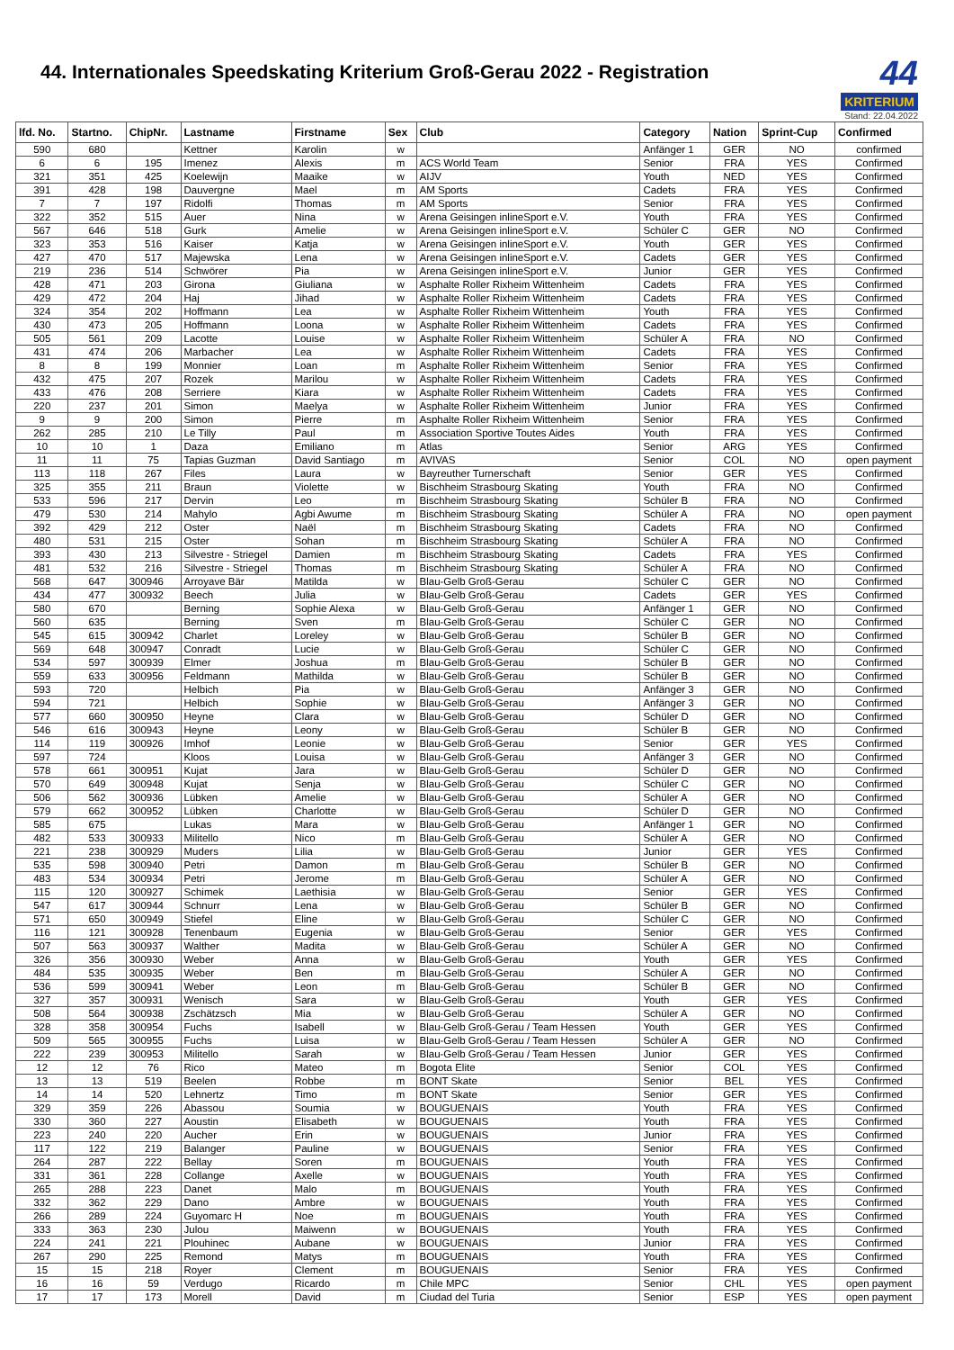44. Internationales Speedskating Kriterium Groß-Gerau 2022 - Registration
44
KRITERIUM
Stand: 22.04.2022
| lfd. No. | Startno. | ChipNr. | Lastname | Firstname | Sex | Club | Category | Nation | Sprint-Cup | Confirmed |
| --- | --- | --- | --- | --- | --- | --- | --- | --- | --- | --- |
| 590 | 680 | | Kettner | Karolin | w | | Anfänger 1 | GER | NO | confirmed |
| 6 | 6 | 195 | Imenez | Alexis | m | ACS World Team | Senior | FRA | YES | Confirmed |
| 321 | 351 | 425 | Koelewijn | Maaike | w | AIJV | Youth | NED | YES | Confirmed |
| 391 | 428 | 198 | Dauvergne | Mael | m | AM Sports | Cadets | FRA | YES | Confirmed |
| 7 | 7 | 197 | Ridolfi | Thomas | m | AM Sports | Senior | FRA | YES | Confirmed |
| 322 | 352 | 515 | Auer | Nina | w | Arena Geisingen inlineSport e.V. | Youth | FRA | YES | Confirmed |
| 567 | 646 | 518 | Gurk | Amelie | w | Arena Geisingen inlineSport e.V. | Schüler C | GER | NO | Confirmed |
| 323 | 353 | 516 | Kaiser | Katja | w | Arena Geisingen inlineSport e.V. | Youth | GER | YES | Confirmed |
| 427 | 470 | 517 | Majewska | Lena | w | Arena Geisingen inlineSport e.V. | Cadets | GER | YES | Confirmed |
| 219 | 236 | 514 | Schwörer | Pia | w | Arena Geisingen inlineSport e.V. | Junior | GER | YES | Confirmed |
| 428 | 471 | 203 | Girona | Giuliana | w | Asphalte Roller Rixheim Wittenheim | Cadets | FRA | YES | Confirmed |
| 429 | 472 | 204 | Haj | Jihad | w | Asphalte Roller Rixheim Wittenheim | Cadets | FRA | YES | Confirmed |
| 324 | 354 | 202 | Hoffmann | Lea | w | Asphalte Roller Rixheim Wittenheim | Youth | FRA | YES | Confirmed |
| 430 | 473 | 205 | Hoffmann | Loona | w | Asphalte Roller Rixheim Wittenheim | Cadets | FRA | YES | Confirmed |
| 505 | 561 | 209 | Lacotte | Louise | w | Asphalte Roller Rixheim Wittenheim | Schüler A | FRA | NO | Confirmed |
| 431 | 474 | 206 | Marbacher | Lea | w | Asphalte Roller Rixheim Wittenheim | Cadets | FRA | YES | Confirmed |
| 8 | 8 | 199 | Monnier | Loan | m | Asphalte Roller Rixheim Wittenheim | Senior | FRA | YES | Confirmed |
| 432 | 475 | 207 | Rozek | Marilou | w | Asphalte Roller Rixheim Wittenheim | Cadets | FRA | YES | Confirmed |
| 433 | 476 | 208 | Serriere | Kiara | w | Asphalte Roller Rixheim Wittenheim | Cadets | FRA | YES | Confirmed |
| 220 | 237 | 201 | Simon | Maelya | w | Asphalte Roller Rixheim Wittenheim | Junior | FRA | YES | Confirmed |
| 9 | 9 | 200 | Simon | Pierre | m | Asphalte Roller Rixheim Wittenheim | Senior | FRA | YES | Confirmed |
| 262 | 285 | 210 | Le Tilly | Paul | m | Association Sportive Toutes Aides | Youth | FRA | YES | Confirmed |
| 10 | 10 | 1 | Daza | Emiliano | m | Atlas | Senior | ARG | YES | Confirmed |
| 11 | 11 | 75 | Tapias Guzman | David Santiago | m | AVIVAS | Senior | COL | NO | open payment |
| 113 | 118 | 267 | Files | Laura | w | Bayreuther Turnerschaft | Senior | GER | YES | Confirmed |
| 325 | 355 | 211 | Braun | Violette | w | Bischheim Strasbourg Skating | Youth | FRA | NO | Confirmed |
| 533 | 596 | 217 | Dervin | Leo | m | Bischheim Strasbourg Skating | Schüler B | FRA | NO | Confirmed |
| 479 | 530 | 214 | Mahylo | Agbi Awume | m | Bischheim Strasbourg Skating | Schüler A | FRA | NO | open payment |
| 392 | 429 | 212 | Oster | Naël | m | Bischheim Strasbourg Skating | Cadets | FRA | NO | Confirmed |
| 480 | 531 | 215 | Oster | Sohan | m | Bischheim Strasbourg Skating | Schüler A | FRA | NO | Confirmed |
| 393 | 430 | 213 | Silvestre - Striegel | Damien | m | Bischheim Strasbourg Skating | Cadets | FRA | YES | Confirmed |
| 481 | 532 | 216 | Silvestre - Striegel | Thomas | m | Bischheim Strasbourg Skating | Schüler A | FRA | NO | Confirmed |
| 568 | 647 | 300946 | Arroyave Bär | Matilda | w | Blau-Gelb Groß-Gerau | Schüler C | GER | NO | Confirmed |
| 434 | 477 | 300932 | Beech | Julia | w | Blau-Gelb Groß-Gerau | Cadets | GER | YES | Confirmed |
| 580 | 670 | | Berning | Sophie Alexa | w | Blau-Gelb Groß-Gerau | Anfänger 1 | GER | NO | Confirmed |
| 560 | 635 | | Berning | Sven | m | Blau-Gelb Groß-Gerau | Schüler C | GER | NO | Confirmed |
| 545 | 615 | 300942 | Charlet | Loreley | w | Blau-Gelb Groß-Gerau | Schüler B | GER | NO | Confirmed |
| 569 | 648 | 300947 | Conradt | Lucie | w | Blau-Gelb Groß-Gerau | Schüler C | GER | NO | Confirmed |
| 534 | 597 | 300939 | Elmer | Joshua | m | Blau-Gelb Groß-Gerau | Schüler B | GER | NO | Confirmed |
| 559 | 633 | 300956 | Feldmann | Mathilda | w | Blau-Gelb Groß-Gerau | Schüler B | GER | NO | Confirmed |
| 593 | 720 | | Helbich | Pia | w | Blau-Gelb Groß-Gerau | Anfänger 3 | GER | NO | Confirmed |
| 594 | 721 | | Helbich | Sophie | w | Blau-Gelb Groß-Gerau | Anfänger 3 | GER | NO | Confirmed |
| 577 | 660 | 300950 | Heyne | Clara | w | Blau-Gelb Groß-Gerau | Schüler D | GER | NO | Confirmed |
| 546 | 616 | 300943 | Heyne | Leony | w | Blau-Gelb Groß-Gerau | Schüler B | GER | NO | Confirmed |
| 114 | 119 | 300926 | Imhof | Leonie | w | Blau-Gelb Groß-Gerau | Senior | GER | YES | Confirmed |
| 597 | 724 | | Kloos | Louisa | w | Blau-Gelb Groß-Gerau | Anfänger 3 | GER | NO | Confirmed |
| 578 | 661 | 300951 | Kujat | Jara | w | Blau-Gelb Groß-Gerau | Schüler D | GER | NO | Confirmed |
| 570 | 649 | 300948 | Kujat | Senja | w | Blau-Gelb Groß-Gerau | Schüler C | GER | NO | Confirmed |
| 506 | 562 | 300936 | Lübken | Amelie | w | Blau-Gelb Groß-Gerau | Schüler A | GER | NO | Confirmed |
| 579 | 662 | 300952 | Lübken | Charlotte | w | Blau-Gelb Groß-Gerau | Schüler D | GER | NO | Confirmed |
| 585 | 675 | | Lukas | Mara | w | Blau-Gelb Groß-Gerau | Anfänger 1 | GER | NO | Confirmed |
| 482 | 533 | 300933 | Militello | Nico | m | Blau-Gelb Groß-Gerau | Schüler A | GER | NO | Confirmed |
| 221 | 238 | 300929 | Muders | Lilia | w | Blau-Gelb Groß-Gerau | Junior | GER | YES | Confirmed |
| 535 | 598 | 300940 | Petri | Damon | m | Blau-Gelb Groß-Gerau | Schüler B | GER | NO | Confirmed |
| 483 | 534 | 300934 | Petri | Jerome | m | Blau-Gelb Groß-Gerau | Schüler A | GER | NO | Confirmed |
| 115 | 120 | 300927 | Schimek | Laethisia | w | Blau-Gelb Groß-Gerau | Senior | GER | YES | Confirmed |
| 547 | 617 | 300944 | Schnurr | Lena | w | Blau-Gelb Groß-Gerau | Schüler B | GER | NO | Confirmed |
| 571 | 650 | 300949 | Stiefel | Eline | w | Blau-Gelb Groß-Gerau | Schüler C | GER | NO | Confirmed |
| 116 | 121 | 300928 | Tenenbaum | Eugenia | w | Blau-Gelb Groß-Gerau | Senior | GER | YES | Confirmed |
| 507 | 563 | 300937 | Walther | Madita | w | Blau-Gelb Groß-Gerau | Schüler A | GER | NO | Confirmed |
| 326 | 356 | 300930 | Weber | Anna | w | Blau-Gelb Groß-Gerau | Youth | GER | YES | Confirmed |
| 484 | 535 | 300935 | Weber | Ben | m | Blau-Gelb Groß-Gerau | Schüler A | GER | NO | Confirmed |
| 536 | 599 | 300941 | Weber | Leon | m | Blau-Gelb Groß-Gerau | Schüler B | GER | NO | Confirmed |
| 327 | 357 | 300931 | Wenisch | Sara | w | Blau-Gelb Groß-Gerau | Youth | GER | YES | Confirmed |
| 508 | 564 | 300938 | Zschätzsch | Mia | w | Blau-Gelb Groß-Gerau | Schüler A | GER | NO | Confirmed |
| 328 | 358 | 300954 | Fuchs | Isabell | w | Blau-Gelb Groß-Gerau / Team Hessen | Youth | GER | YES | Confirmed |
| 509 | 565 | 300955 | Fuchs | Luisa | w | Blau-Gelb Groß-Gerau / Team Hessen | Schüler A | GER | NO | Confirmed |
| 222 | 239 | 300953 | Militello | Sarah | w | Blau-Gelb Groß-Gerau / Team Hessen | Junior | GER | YES | Confirmed |
| 12 | 12 | 76 | Rico | Mateo | m | Bogota Elite | Senior | COL | YES | Confirmed |
| 13 | 13 | 519 | Beelen | Robbe | m | BONT Skate | Senior | BEL | YES | Confirmed |
| 14 | 14 | 520 | Lehnertz | Timo | m | BONT Skate | Senior | GER | YES | Confirmed |
| 329 | 359 | 226 | Abassou | Soumia | w | BOUGUENAIS | Youth | FRA | YES | Confirmed |
| 330 | 360 | 227 | Aoustin | Elisabeth | w | BOUGUENAIS | Youth | FRA | YES | Confirmed |
| 223 | 240 | 220 | Aucher | Erin | w | BOUGUENAIS | Junior | FRA | YES | Confirmed |
| 117 | 122 | 219 | Balanger | Pauline | w | BOUGUENAIS | Senior | FRA | YES | Confirmed |
| 264 | 287 | 222 | Bellay | Soren | m | BOUGUENAIS | Youth | FRA | YES | Confirmed |
| 331 | 361 | 228 | Collange | Axelle | w | BOUGUENAIS | Youth | FRA | YES | Confirmed |
| 265 | 288 | 223 | Danet | Malo | m | BOUGUENAIS | Youth | FRA | YES | Confirmed |
| 332 | 362 | 229 | Dano | Ambre | w | BOUGUENAIS | Youth | FRA | YES | Confirmed |
| 266 | 289 | 224 | Guyomarc H | Noe | m | BOUGUENAIS | Youth | FRA | YES | Confirmed |
| 333 | 363 | 230 | Julou | Maiwenn | w | BOUGUENAIS | Youth | FRA | YES | Confirmed |
| 224 | 241 | 221 | Plouhinec | Aubane | w | BOUGUENAIS | Junior | FRA | YES | Confirmed |
| 267 | 290 | 225 | Remond | Matys | m | BOUGUENAIS | Youth | FRA | YES | Confirmed |
| 15 | 15 | 218 | Royer | Clement | m | BOUGUENAIS | Senior | FRA | YES | Confirmed |
| 16 | 16 | 59 | Verdugo | Ricardo | m | Chile MPC | Senior | CHL | YES | open payment |
| 17 | 17 | 173 | Morell | David | m | Ciudad del Turia | Senior | ESP | YES | open payment |